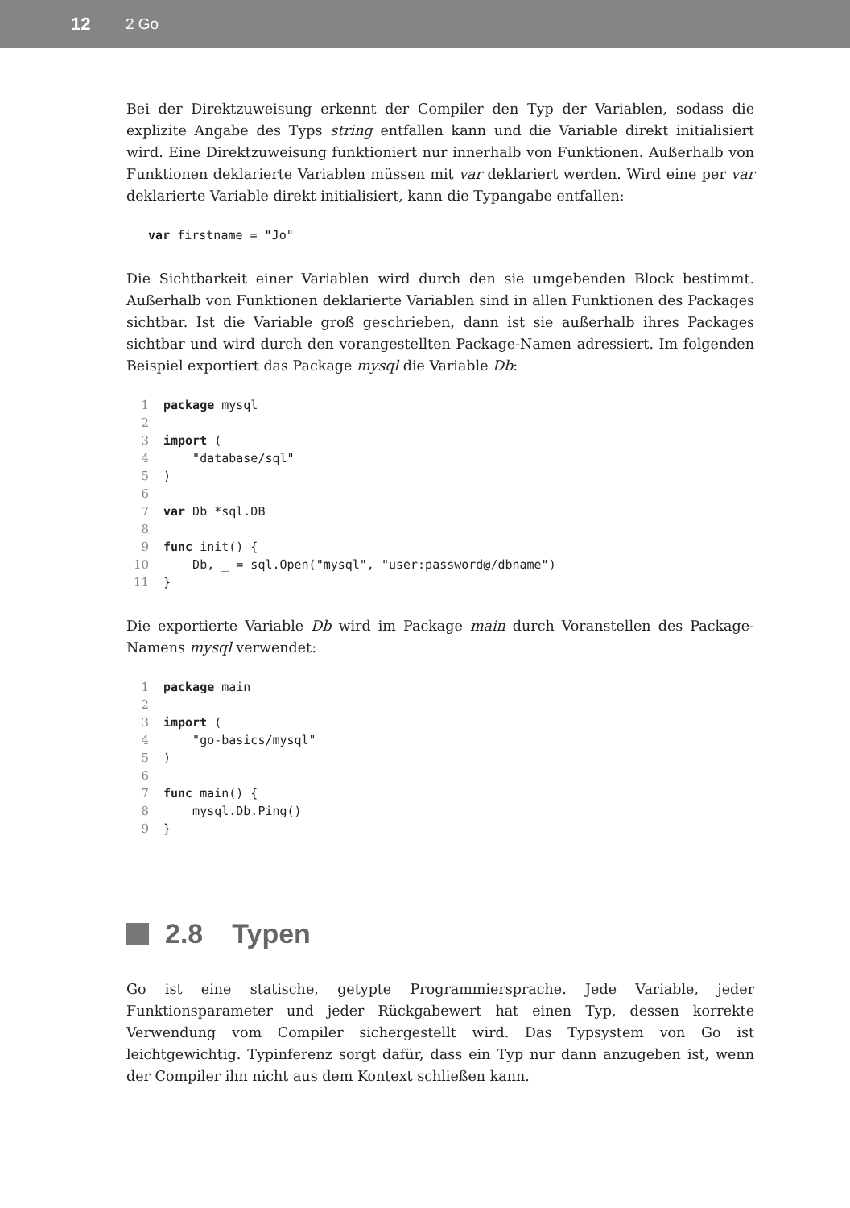12 2 Go
Bei der Direktzuweisung erkennt der Compiler den Typ der Variablen, sodass die explizite Angabe des Typs string entfallen kann und die Variable direkt initialisiert wird. Eine Direktzuweisung funktioniert nur innerhalb von Funktionen. Außerhalb von Funktionen deklarierte Variablen müssen mit var deklariert werden. Wird eine per var deklarierte Variable direkt initialisiert, kann die Typangabe entfallen:
   var firstname = "Jo"
Die Sichtbarkeit einer Variablen wird durch den sie umgebenden Block bestimmt. Außerhalb von Funktionen deklarierte Variablen sind in allen Funktionen des Packages sichtbar. Ist die Variable groß geschrieben, dann ist sie außerhalb ihres Packages sichtbar und wird durch den vorangestellten Package-Namen adressiert. Im folgenden Beispiel exportiert das Package mysql die Variable Db:
1 package mysql
2
3 import (
4    "database/sql"
5)
6
7 var Db *sql.DB
8
9 func init() {
10    Db, _ = sql.Open("mysql", "user:password@/dbname")
11}
Die exportierte Variable Db wird im Package main durch Voranstellen des Package-Namens mysql verwendet:
1 package main
2
3 import (
4    "go-basics/mysql"
5)
6
7 func main() {
8    mysql.Db.Ping()
9}
2.8 Typen
Go ist eine statische, getypte Programmiersprache. Jede Variable, jeder Funktionsparameter und jeder Rückgabewert hat einen Typ, dessen korrekte Verwendung vom Compiler sichergestellt wird. Das Typsystem von Go ist leichtgewichtig. Typinferenz sorgt dafür, dass ein Typ nur dann anzugeben ist, wenn der Compiler ihn nicht aus dem Kontext schließen kann.